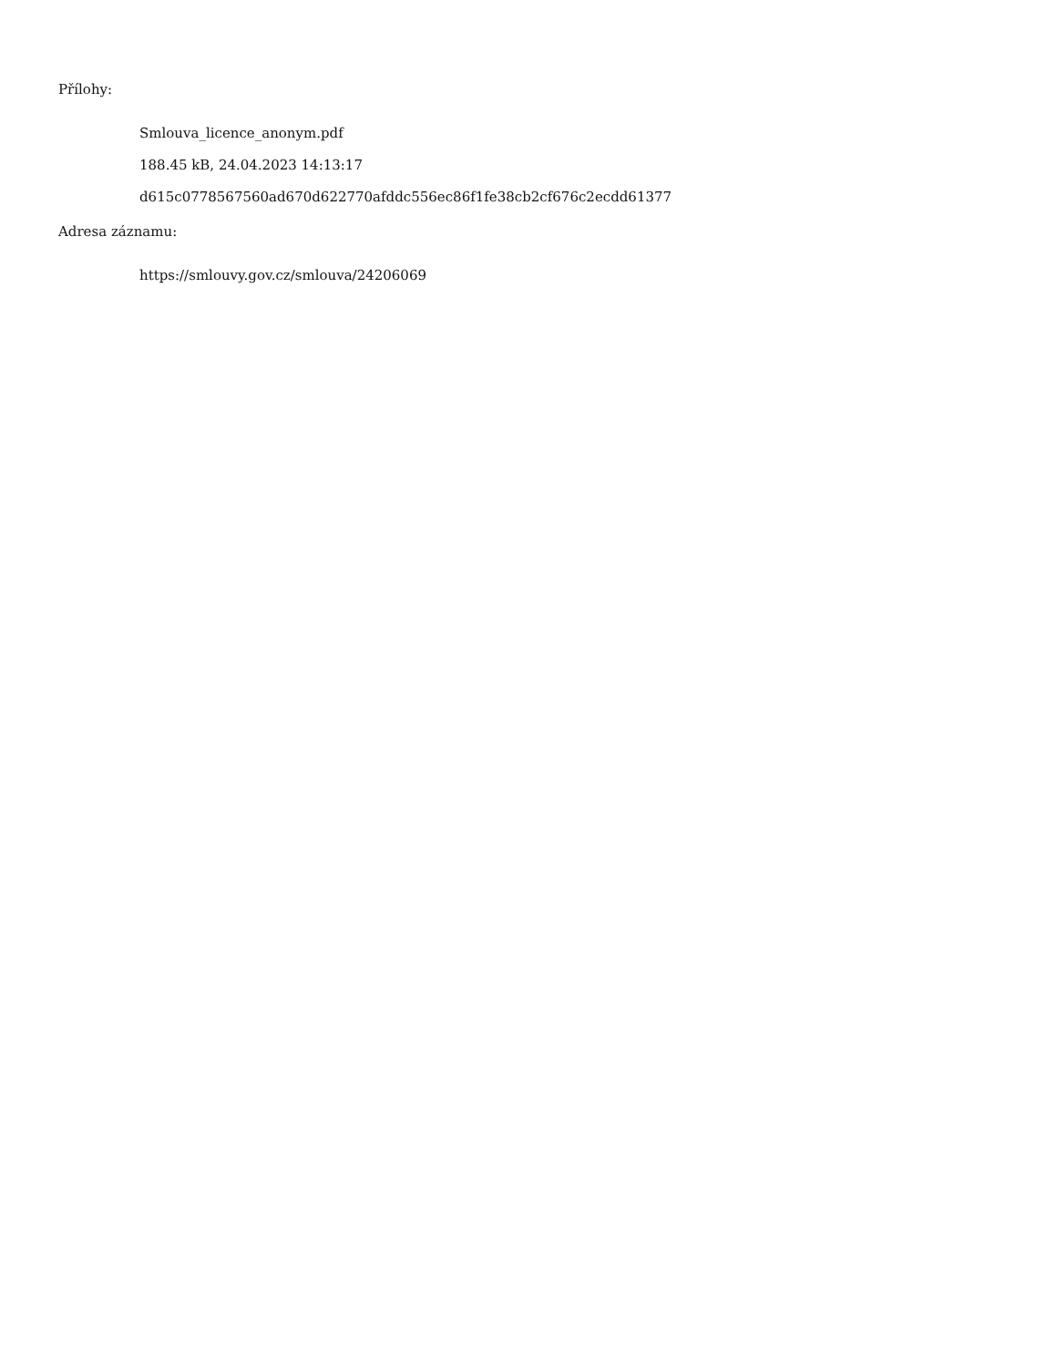Přílohy:
Smlouva_licence_anonym.pdf
188.45 kB, 24.04.2023 14:13:17
d615c0778567560ad670d622770afddc556ec86f1fe38cb2cf676c2ecdd61377
Adresa záznamu:
https://smlouvy.gov.cz/smlouva/24206069